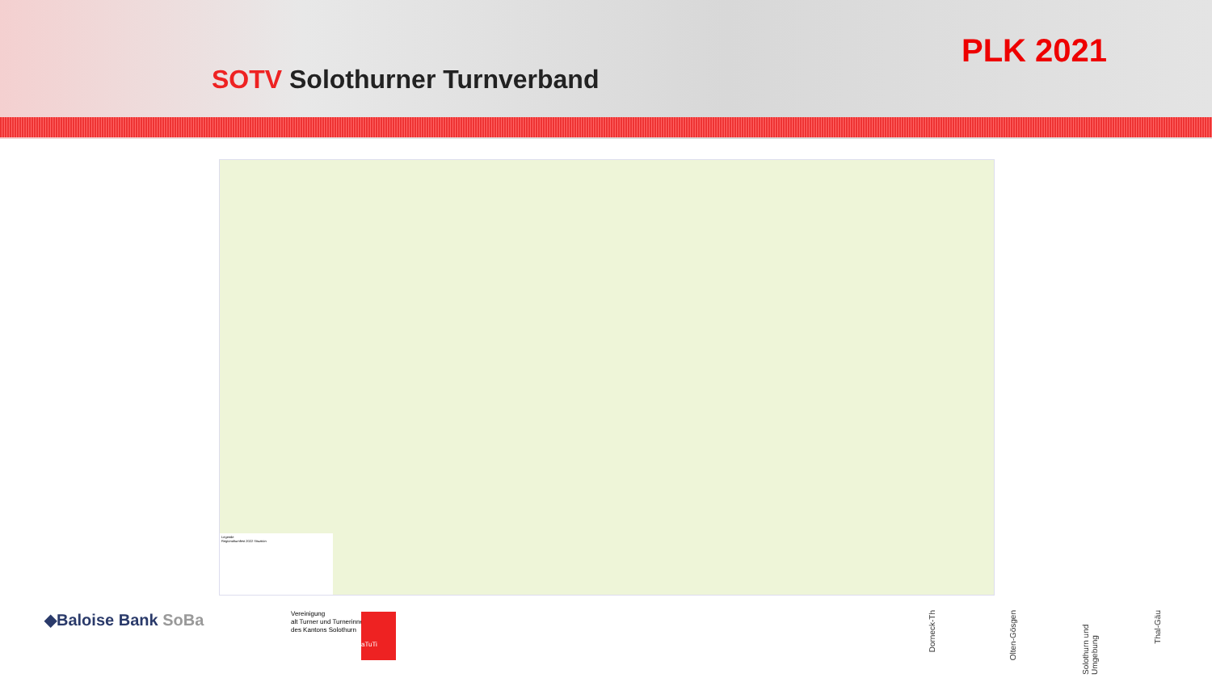SOTV Solothurner Turnverband
PLK 2021
Legende
Regionalturnfest 2022 Situation
◆Baloise Bank SoBa
Vereinigung
alt Turner und Turnerinnen
des Kantons Solothurn
aTuTi
Dorneck-Th
Olten-Gösgen
Solothurn und Umgebung
Thal-Gäu